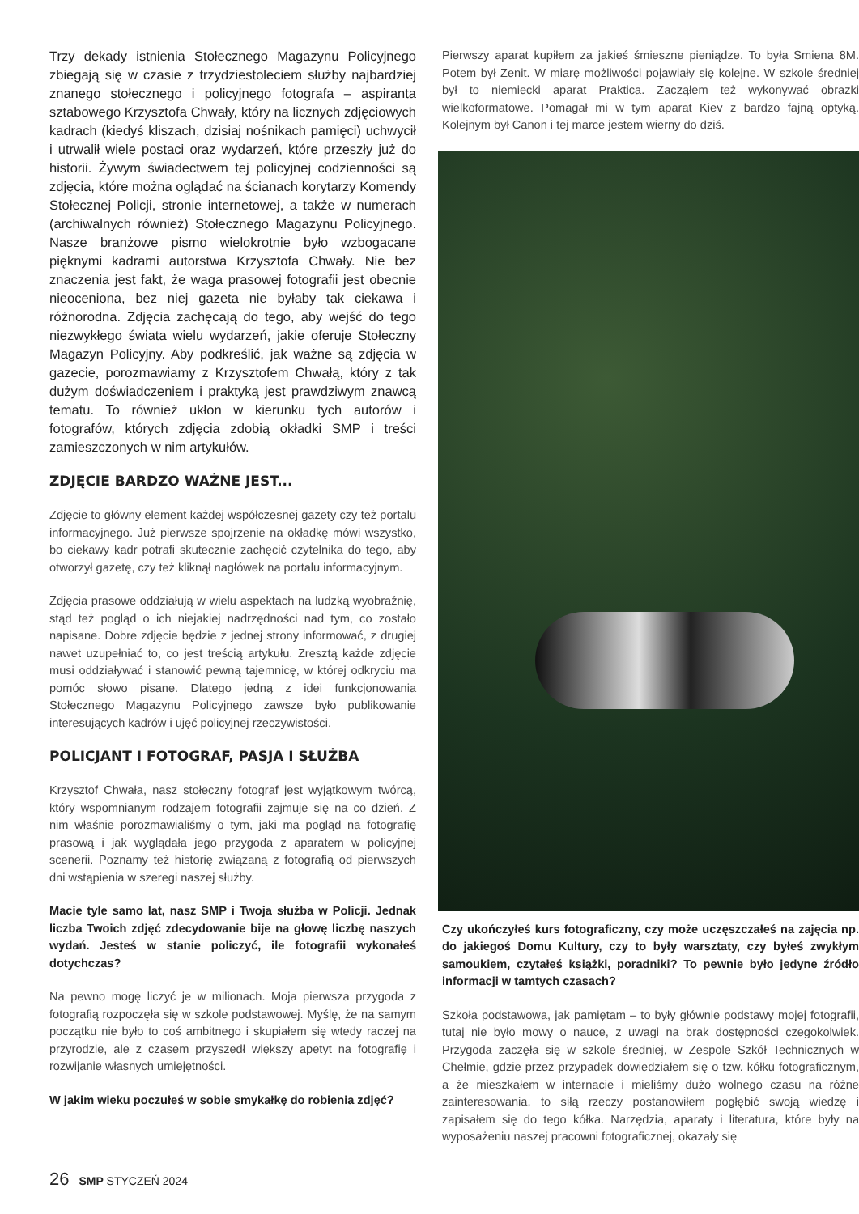Trzy dekady istnienia Stołecznego Magazynu Policyjnego zbiegają się w czasie z trzydziestoleciem służby najbardziej znanego stołecznego i policyjnego fotografa – aspiranta sztabowego Krzysztofa Chwały, który na licznych zdjęciowych kadrach (kiedyś kliszach, dzisiaj nośnikach pamięci) uchwycił i utrwalił wiele postaci oraz wydarzeń, które przeszły już do historii. Żywym świadectwem tej policyjnej codzienności są zdjęcia, które można oglądać na ścianach korytarzy Komendy Stołecznej Policji, stronie internetowej, a także w numerach (archiwalnych również) Stołecznego Magazynu Policyjnego. Nasze branżowe pismo wielokrotnie było wzbogacane pięknymi kadrami autorstwa Krzysztofa Chwały. Nie bez znaczenia jest fakt, że waga prasowej fotografii jest obecnie nieoceniona, bez niej gazeta nie byłaby tak ciekawa i różnorodna. Zdjęcia zachęcają do tego, aby wejść do tego niezwykłego świata wielu wydarzeń, jakie oferuje Stołeczny Magazyn Policyjny. Aby podkreślić, jak ważne są zdjęcia w gazecie, porozmawiamy z Krzysztofem Chwałą, który z tak dużym doświadczeniem i praktyką jest prawdziwym znawcą tematu. To również ukłon w kierunku tych autorów i fotografów, których zdjęcia zdobią okładki SMP i treści zamieszczonych w nim artykułów.
ZDJĘCIE BARDZO WAŻNE JEST...
Zdjęcie to główny element każdej współczesnej gazety czy też portalu informacyjnego. Już pierwsze spojrzenie na okładkę mówi wszystko, bo ciekawy kadr potrafi skutecznie zachęcić czytelnika do tego, aby otworzył gazetę, czy też kliknął nagłówek na portalu informacyjnym.
Zdjęcia prasowe oddziałują w wielu aspektach na ludzką wyobraźnię, stąd też pogląd o ich niejakiej nadrzędności nad tym, co zostało napisane. Dobre zdjęcie będzie z jednej strony informować, z drugiej nawet uzupełniać to, co jest treścią artykułu. Zresztą każde zdjęcie musi oddziaływać i stanowić pewną tajemnicę, w której odkryciu ma pomóc słowo pisane. Dlatego jedną z idei funkcjonowania Stołecznego Magazynu Policyjnego zawsze było publikowanie interesujących kadrów i ujęć policyjnej rzeczywistości.
POLICJANT I FOTOGRAF, PASJA I SŁUŻBA
Krzysztof Chwała, nasz stołeczny fotograf jest wyjątkowym twórcą, który wspomnianym rodzajem fotografii zajmuje się na co dzień. Z nim właśnie porozmawialiśmy o tym, jaki ma pogląd na fotografię prasową i jak wyglądała jego przygoda z aparatem w policyjnej scenerii. Poznamy też historię związaną z fotografią od pierwszych dni wstąpienia w szeregi naszej służby.
Macie tyle samo lat, nasz SMP i Twoja służba w Policji. Jednak liczba Twoich zdjęć zdecydowanie bije na głowę liczbę naszych wydań. Jesteś w stanie policzyć, ile fotografii wykonałeś dotychczas?
Na pewno mogę liczyć je w milionach. Moja pierwsza przygoda z fotografią rozpoczęła się w szkole podstawowej. Myślę, że na samym początku nie było to coś ambitnego i skupiałem się wtedy raczej na przyrodzie, ale z czasem przyszedł większy apetyt na fotografię i rozwijanie własnych umiejętności.
W jakim wieku poczułeś w sobie smykałkę do robienia zdjęć?
Pierwszy aparat kupiłem za jakieś śmieszne pieniądze. To była Smiena 8M. Potem był Zenit. W miarę możliwości pojawiały się kolejne. W szkole średniej był to niemiecki aparat Praktica. Zacząłem też wykonywać obrazki wielkoformatowe. Pomagał mi w tym aparat Kiev z bardzo fajną optyką. Kolejnym był Canon i tej marce jestem wierny do dziś.
Czy ukończyłeś kurs fotograficzny, czy może uczęszczałeś na zajęcia np. do jakiegoś Domu Kultury, czy to były warsztaty, czy byłeś zwykłym samoukiem, czytałeś książki, poradniki? To pewnie było jedyne źródło informacji w tamtych czasach?
Szkoła podstawowa, jak pamiętam – to były głównie podstawy mojej fotografii, tutaj nie było mowy o nauce, z uwagi na brak dostępności czegokolwiek. Przygoda zaczęła się w szkole średniej, w Zespole Szkół Technicznych w Chełmie, gdzie przez przypadek dowiedziałem się o tzw. kółku fotograficznym, a że mieszkałem w internacie i mieliśmy dużo wolnego czasu na różne zainteresowania, to siłą rzeczy postanowiłem pogłębić swoją wiedzę i zapisałem się do tego kółka. Narzędzia, aparaty i literatura, które były na wyposażeniu naszej pracowni fotograficznej, okazały się
26 SMP STYCZEŃ 2024